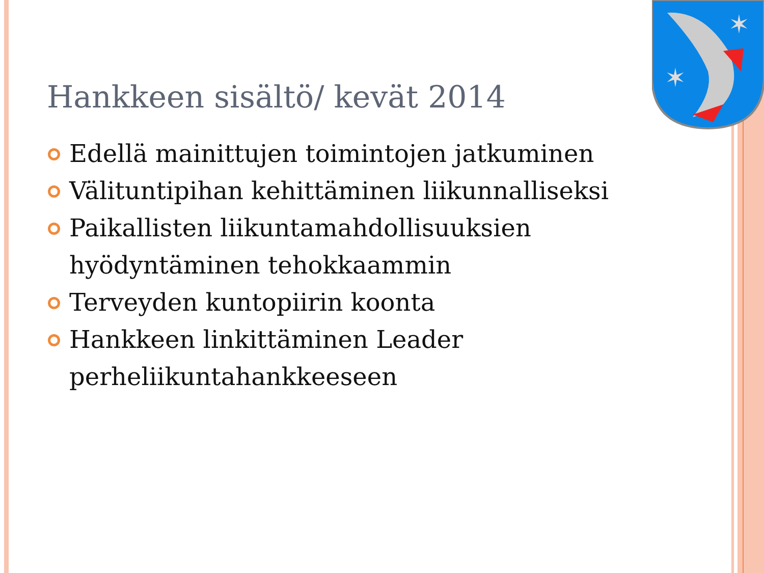✶
✶
Hankkeen sisältö/ kevät 2014
Edellä mainittujen toimintojen jatkuminen
Välituntipihan kehittäminen liikunnalliseksi
Paikallisten liikuntamahdollisuuksien hyödyntäminen tehokkaammin
Terveyden kuntopiirin koonta
Hankkeen linkittäminen Leader perheliikuntahankkeeseen